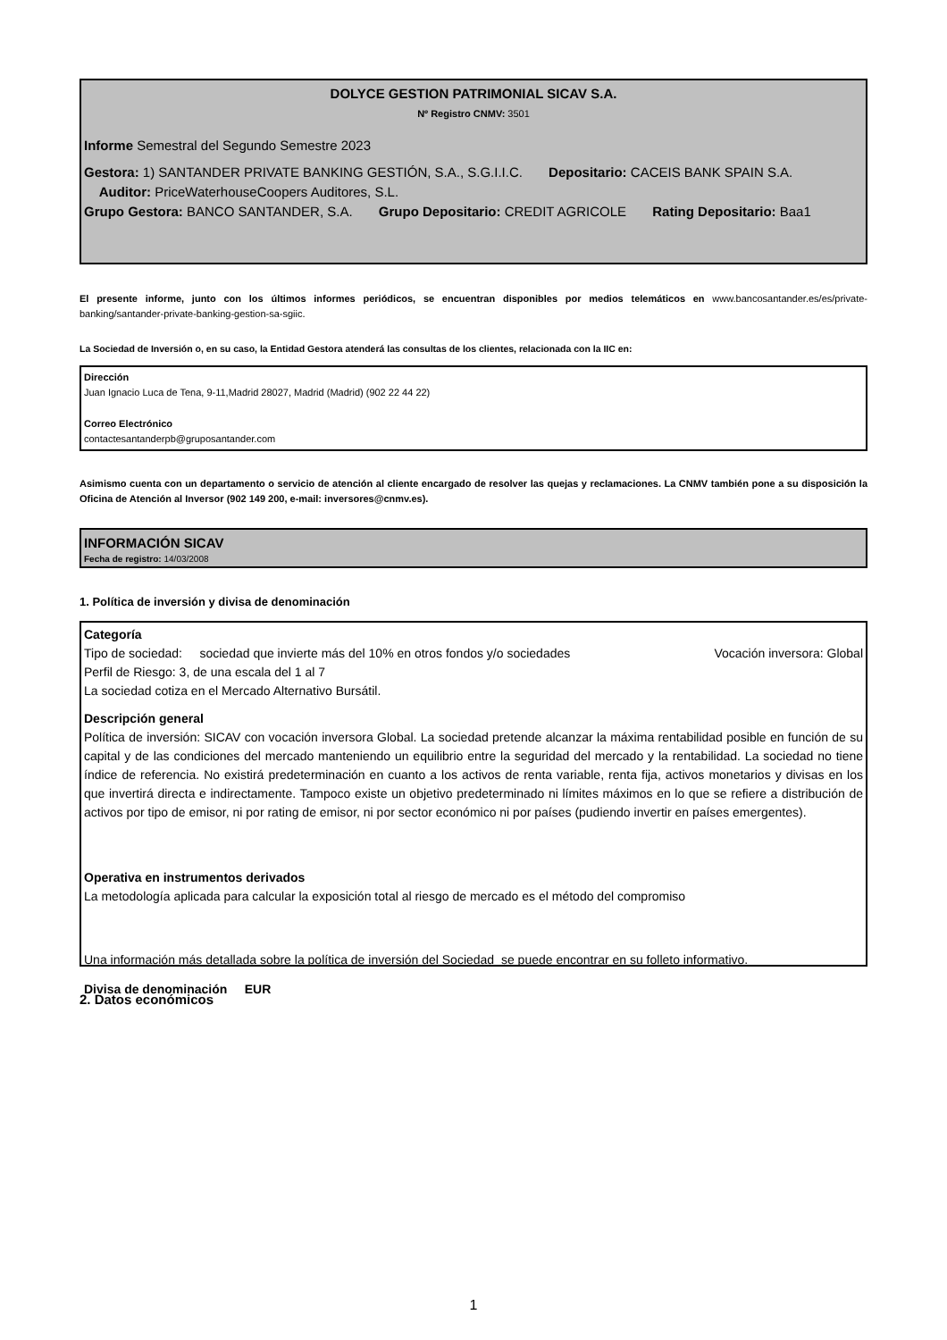DOLYCE GESTION PATRIMONIAL SICAV S.A.
Nº Registro CNMV: 3501
Informe Semestral del Segundo Semestre 2023
Gestora: 1) SANTANDER PRIVATE BANKING GESTIÓN, S.A., S.G.I.I.C. Depositario: CACEIS BANK SPAIN S.A. Auditor: PriceWaterhouseCoopers Auditores, S.L.
Grupo Gestora: BANCO SANTANDER, S.A. Grupo Depositario: CREDIT AGRICOLE Rating Depositario: Baa1
El presente informe, junto con los últimos informes periódicos, se encuentran disponibles por medios telemáticos en www.bancosantander.es/es/private-banking/santander-private-banking-gestion-sa-sgiic.
La Sociedad de Inversión o, en su caso, la Entidad Gestora atenderá las consultas de los clientes, relacionada con la IIC en:
Dirección
Juan Ignacio Luca de Tena, 9-11,Madrid 28027, Madrid (Madrid) (902 22 44 22)
Correo Electrónico
contactesantanderpb@gruposantander.com
Asimismo cuenta con un departamento o servicio de atención al cliente encargado de resolver las quejas y reclamaciones. La CNMV también pone a su disposición la Oficina de Atención al Inversor (902 149 200, e-mail: inversores@cnmv.es).
INFORMACIÓN SICAV
Fecha de registro: 14/03/2008
1. Política de inversión y divisa de denominación
Categoría
Tipo de sociedad: sociedad que invierte más del 10% en otros fondos y/o sociedades Vocación inversora: Global
Perfil de Riesgo: 3, de una escala del 1 al 7
La sociedad cotiza en el Mercado Alternativo Bursátil.
Descripción general
Política de inversión: SICAV con vocación inversora Global. La sociedad pretende alcanzar la máxima rentabilidad posible en función de su capital y de las condiciones del mercado manteniendo un equilibrio entre la seguridad del mercado y la rentabilidad. La sociedad no tiene índice de referencia. No existirá predeterminación en cuanto a los activos de renta variable, renta fija, activos monetarios y divisas en los que invertirá directa e indirectamente. Tampoco existe un objetivo predeterminado ni límites máximos en lo que se refiere a distribución de activos por tipo de emisor, ni por rating de emisor, ni por sector económico ni por países (pudiendo invertir en países emergentes).
Operativa en instrumentos derivados
La metodología aplicada para calcular la exposición total al riesgo de mercado es el método del compromiso
Una información más detallada sobre la política de inversión del Sociedad se puede encontrar en su folleto informativo.
Divisa de denominación EUR
2. Datos económicos
1